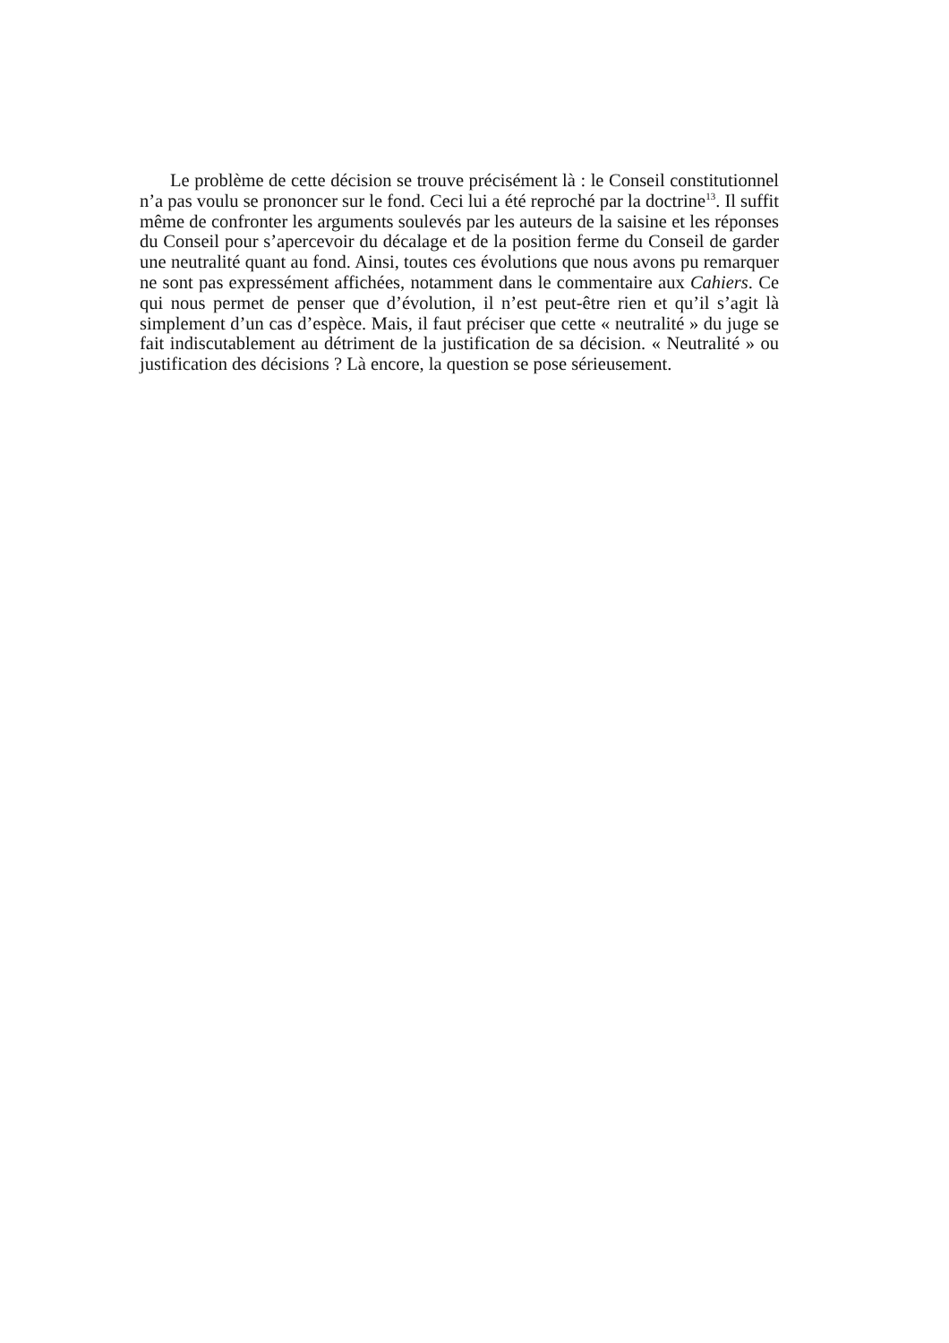Le problème de cette décision se trouve précisément là : le Conseil constitutionnel n’a pas voulu se prononcer sur le fond. Ceci lui a été reproché par la doctrine<sup>13</sup>. Il suffit même de confronter les arguments soulevés par les auteurs de la saisine et les réponses du Conseil pour s’apercevoir du décalage et de la position ferme du Conseil de garder une neutralité quant au fond. Ainsi, toutes ces évolutions que nous avons pu remarquer ne sont pas expressément affichées, notamment dans le commentaire aux Cahiers. Ce qui nous permet de penser que d’évolution, il n’est peut-être rien et qu’il s’agit là simplement d’un cas d’espèce. Mais, il faut préciser que cette « neutralité » du juge se fait indiscutablement au détriment de la justification de sa décision. « Neutralité » ou justification des décisions ? Là encore, la question se pose sérieusement.